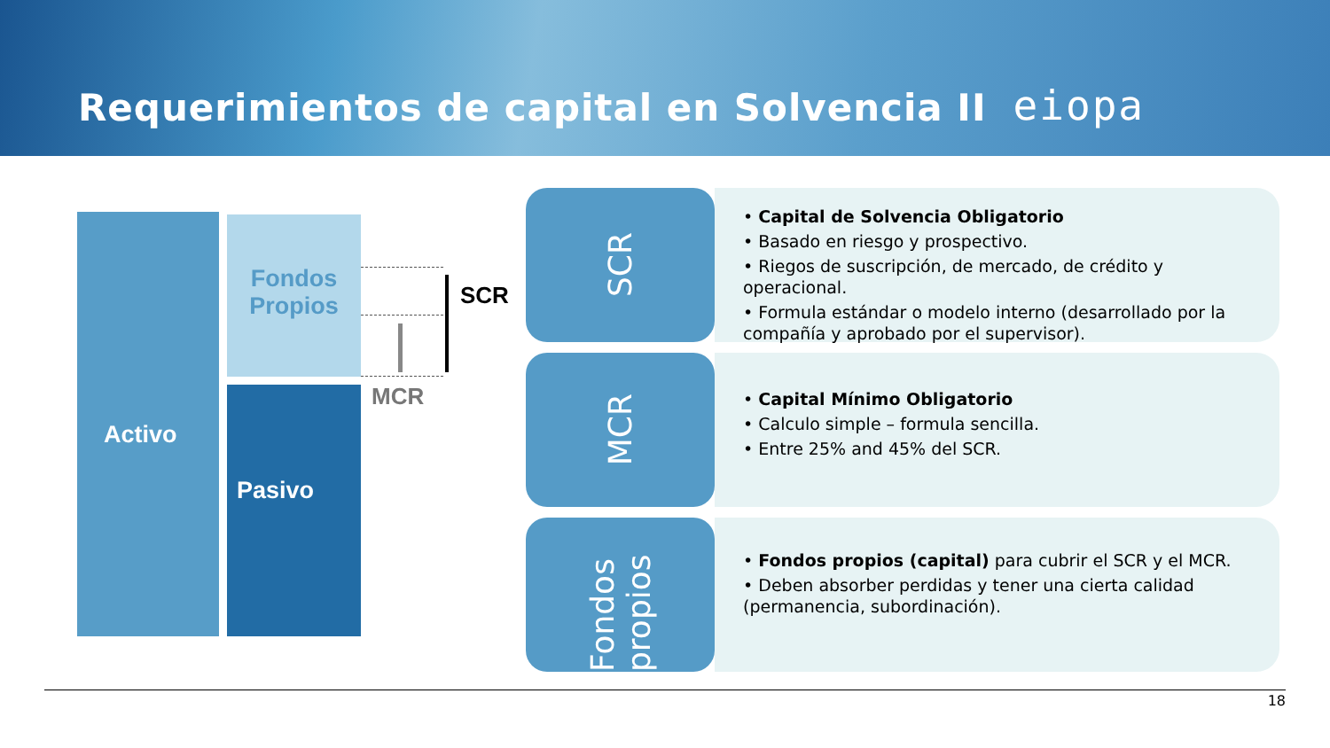Requerimientos de capital en Solvencia II
eiopa
Activo
Fondos Propios
Pasivo
SCR
MCR
SCR
• Capital de Solvencia Obligatorio
• Basado en riesgo y prospectivo.
• Riegos de suscripción, de mercado, de crédito y operacional.
• Formula estándar o modelo interno (desarrollado por la compañía y aprobado por el supervisor).
MCR
• Capital Mínimo Obligatorio
• Calculo simple – formula sencilla.
• Entre 25% and 45% del SCR.
Fondos propios
• Fondos propios (capital) para cubrir el SCR y el MCR.
• Deben absorber perdidas y tener una cierta calidad (permanencia, subordinación).
18